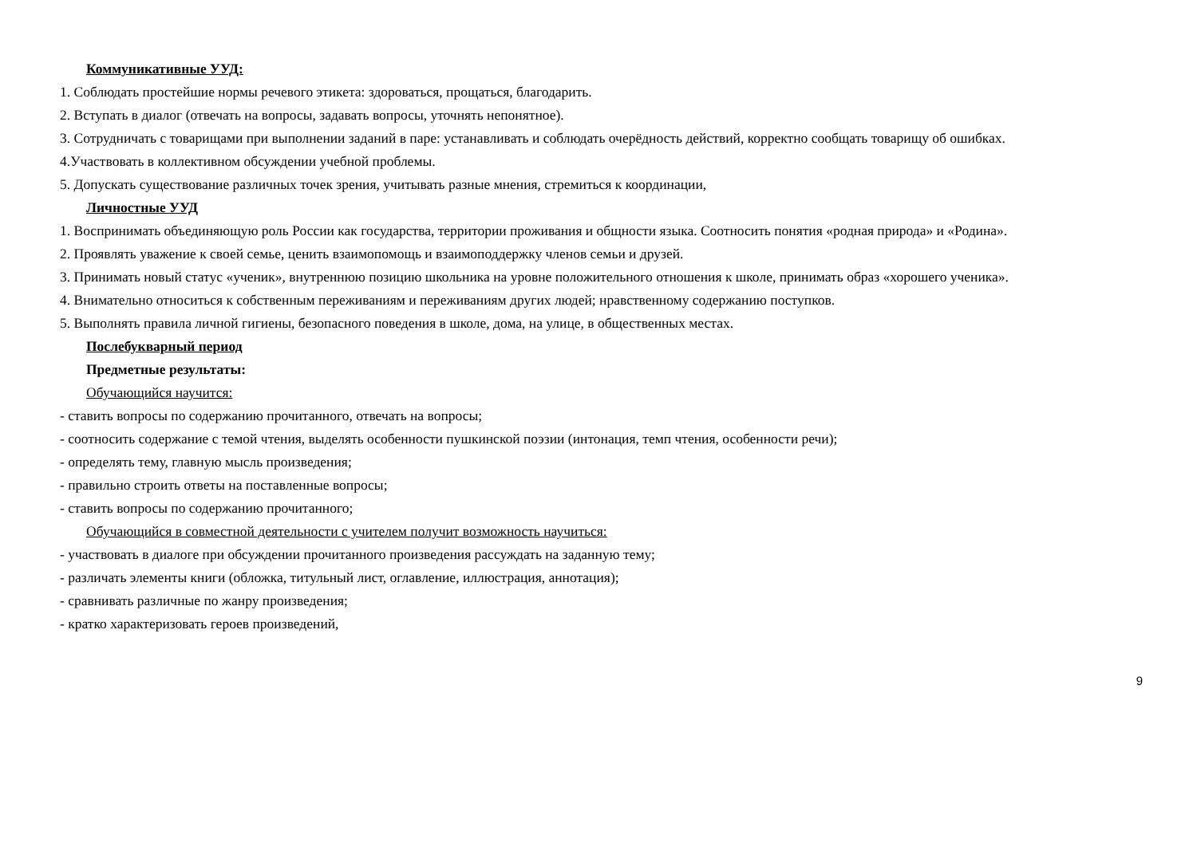Коммуникативные УУД:
1. Соблюдать простейшие нормы речевого этикета: здороваться, прощаться, благодарить.
2. Вступать в диалог (отвечать на вопросы, задавать вопросы, уточнять непонятное).
3. Сотрудничать с товарищами при выполнении заданий в паре: устанавливать и соблюдать очерёдность действий, корректно сообщать товарищу об ошибках.
4.Участвовать в коллективном обсуждении учебной проблемы.
5. Допускать существование различных точек зрения, учитывать разные мнения, стремиться к координации,
Личностные УУД
1. Воспринимать объединяющую роль России как государства, территории проживания и общности языка. Соотносить понятия «родная природа» и «Родина».
2. Проявлять уважение к своей семье, ценить взаимопомощь и взаимоподдержку членов семьи и друзей.
3. Принимать новый статус «ученик», внутреннюю позицию школьника на уровне положительного отношения к школе, принимать образ «хорошего ученика».
4. Внимательно относиться к собственным переживаниям и переживаниям других людей; нравственному содержанию поступков.
5. Выполнять правила личной гигиены, безопасного поведения в школе, дома, на улице, в общественных местах.
Послебукварный период
Предметные результаты:
Обучающийся научится:
- ставить вопросы по содержанию прочитанного, отвечать на вопросы;
- соотносить содержание с темой чтения, выделять особенности пушкинской поэзии (интонация, темп чтения, особенности речи);
- определять тему, главную мысль произведения;
- правильно строить ответы на поставленные вопросы;
- ставить вопросы по содержанию прочитанного;
Обучающийся в совместной деятельности с учителем получит возможность научиться:
- участвовать в диалоге при обсуждении прочитанного произведения рассуждать на заданную тему;
- различать элементы книги (обложка, титульный лист, оглавление, иллюстрация, аннотация);
- сравнивать различные по жанру произведения;
- кратко характеризовать героев произведений,
9